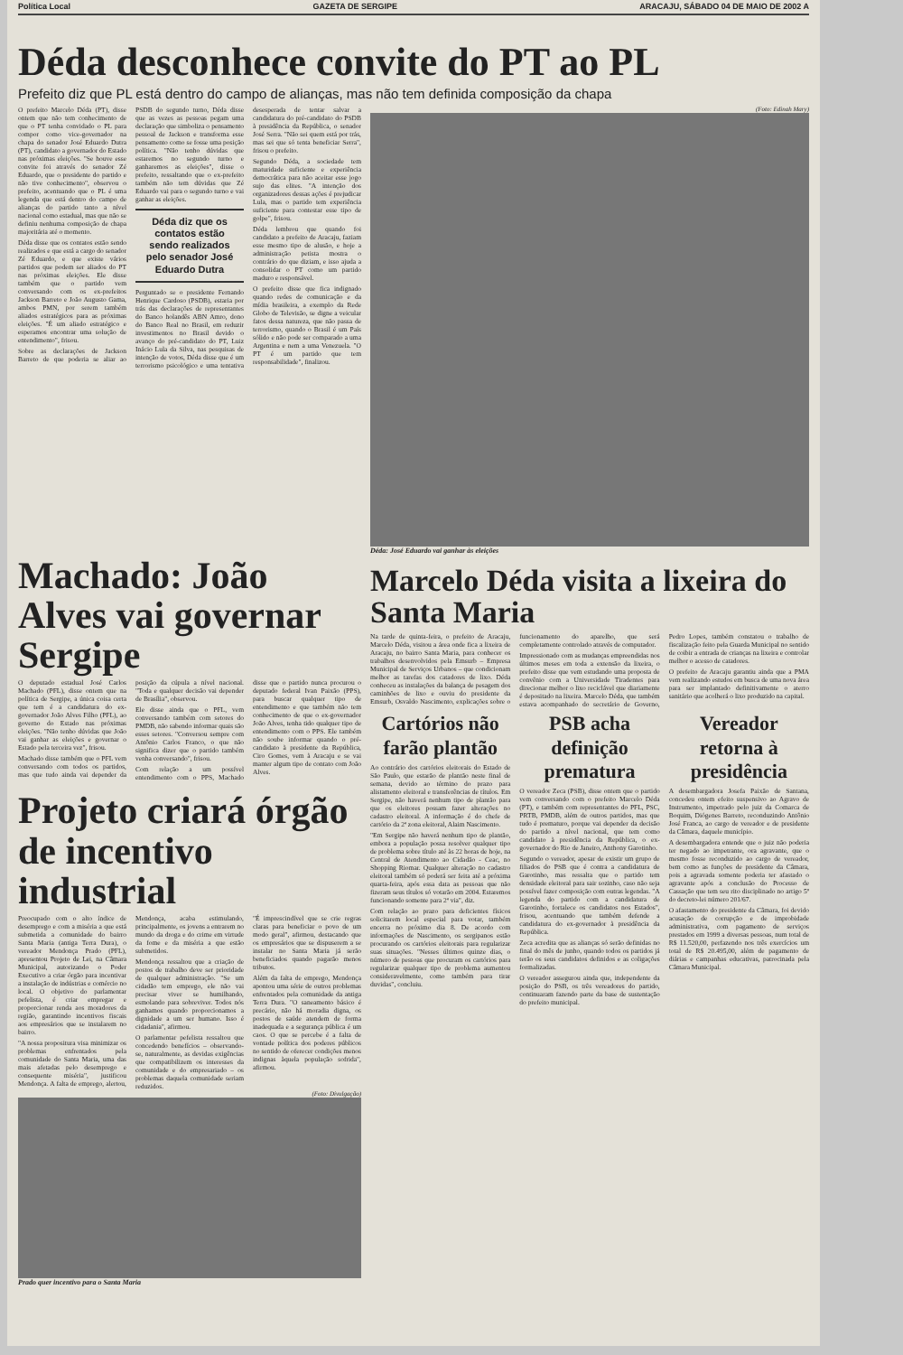Política Local GAZETA DE SERGIPE ARACAJU, SÁBADO 04 DE MAIO DE 2002 A
Déda desconhece convite do PT ao PL
Prefeito diz que PL está dentro do campo de alianças, mas não tem definida composição da chapa
O prefeito Marcelo Déda (PT), disse ontem que não tem conhecimento de que o PT tenha convidado o PL para compor como vice-governador na chapa do senador José Eduardo Dutra (PT), candidato a governador do Estado nas próximas eleições. "Se houve esse convite foi através do senador Zé Eduardo, que o presidente do partido e não tive conhecimento", observou o prefeito, acentuando que o PL é uma legenda que está dentro do campo de alianças do partido tanto a nível nacional como estadual, mas que não se definiu nenhuma composição de chapa majoritária até o momento.
Déda disse que os contatos estão sendo realizados e que está a cargo do senador Zé Eduardo, e que existe vários partidos que podem ser aliados do PT nas próximas eleições. Ele disse também que o partido vem conversando com os ex-prefeitos Jackson Barreto e João Augusto Gama, ambos PMN, por serem também aliados estratégicos para as próximas eleições. "É um aliado estratégico e esperamos encontrar uma solução de entendimento", frisou.
Sobre as declarações de Jackson Barreto de que poderia se aliar ao PSDB do segundo turno, Déda disse que as vezes as pessoas pegam uma declaração que simboliza o pensamento pessoal de Jackson e transforma esse pensamento como se fosse uma posição política. "Não tenho dúvidas que estaremos no segundo turno e ganharemos as eleições", disse o prefeito, ressaltando que o ex-prefeito também não tem dúvidas que Zé Eduardo vai para o segundo turno e vai ganhar as eleições.
Déda diz que os contatos estão sendo realizados pelo senador José Eduardo Dutra
Perguntado se o presidente Fernando Henrique Cardoso (PSDB), estaria por trás das declarações de representantes do Banco holandês ABN Amro, dono do Banco Real no Brasil, em reduzir investimentos no Brasil devido o avanço do pré-candidato do PT, Luiz Inácio Lula da Silva, nas pesquisas de intenção de votos, Déda disse que é um terrorismo psicológico e uma tentativa desesperada de tentar salvar a candidatura do pré-candidato do PSDB à presidência da República, o senador José Serra. "Não sei quem está por trás, mas sei que só tenta beneficiar Serra", frisou o prefeito.
Segundo Déda, a sociedade tem maturidade suficiente e experiência democrática para não aceitar esse jogo sujo das elites. "A intenção dos organizadores dessas ações é prejudicar Lula, mas o partido tem experiência suficiente para contestar esse tipo de golpe", frisou.
Déda lembrou que quando foi candidato a prefeito de Aracaju, faziam esse mesmo tipo de alusão, e hoje a administração petista mostra o contrário do que diziam, e isso ajuda a consolidar o PT como um partido maduro e responsável.
O prefeito disse que fica indignado quando redes de comunicação e da mídia brasileira, a exemplo da Rede Globo de Televisão, se digne a veicular fatos dessa natureza, que não passa de terrorismo, quando o Brasil é um País sólido e não pode ser comparado a uma Argentina e nem a uma Venezuela. "O PT é um partido que tem responsabilidade", finalizou.
(Foto: Edinah Mary)
Machado: João Alves vai governar Sergipe
O deputado estadual José Carlos Machado (PFL), disse ontem que na política de Sergipe, a única coisa certa que tem é a candidatura do ex-governador João Alves Filho (PFL), ao governo do Estado nas próximas eleições. "Não tenho dúvidas que João vai ganhar as eleições e governar o Estado pela terceira vez", frisou.
Machado disse também que o PFL vem conversando com todos os partidos, mas que tudo ainda vai depender da posição da cúpula a nível nacional. "Toda e qualquer decisão vai depender de Brasília", observou.
Ele disse ainda que o PFL, vem conversando também com setores do PMDB, não sabendo informar quais são esses setores. "Conversou sempre com Antônio Carlos Franco, o que não significa dizer que o partido também venha conversando", frisou.
Com relação a um possível entendimento com o PPS, Machado disse que o partido nunca procurou o deputado federal Ivan Paixão (PPS), para buscar qualquer tipo de entendimento e que também não tem conhecimento de que o ex-governador João Alves, tenha tido qualquer tipo de entendimento com o PPS. Ele também não soube informar quando o pré-candidato à presidente da República, Ciro Gomes, vem à Aracaju e se vai manter algum tipo de contato com João Alves.
Projeto criará órgão de incentivo industrial
Preocupado com o alto índice de desemprego e com a miséria a que está submetida a comunidade do bairro Santa Maria (antiga Terra Dura), o vereador Mendonça Prado (PFL), apresentou Projeto de Lei, na Câmara Municipal, autorizando o Poder Executivo a criar órgão para incentivar a instalação de indústrias e comércio no local. O objetivo do parlamentar pefelista, é criar empregar e proporcionar renda aos moradores da região, garantindo incentivos fiscais aos empresários que se instalarem no bairro.
"A nossa propositura visa minimizar os problemas enfrentados pela comunidade do Santa Maria, uma das mais afetadas pelo desemprego e consequente miséria", justificou Mendonça. A falta de emprego, alertou, Mendonça, acaba estimulando, principalmente, os jovens a entrarem no mundo da droga e do crime em virtude da fome e da miséria a que estão submetidos.
Mendonça ressaltou que a criação de postos de trabalho deve ser prioridade de qualquer administração. "Se um cidadão tem emprego, ele não vai precisar viver se humilhando, esmolando para sobreviver. Todos nós ganhamos quando proporcionamos a dignidade a um ser humano. Isso é cidadania", afirmou.
O parlamentar pefelista ressaltou que concedendo benefícios – observando-se, naturalmente, as devidas exigências que compatibilizem os interesses da comunidade e do empresariado – os problemas daquela comunidade seriam reduzidos.
"É imprescindível que se crie regras claras para beneficiar o povo de um modo geral", afirmou, destacando que os empresários que se dispuserem a se instalar no Santa Maria já serão beneficiados quando pagarão menos tributos.
Além da falta de emprego, Mendonça apontou uma série de outros problemas enfrentados pela comunidade da antiga Terra Dura. "O saneamento básico é precário, não há moradia digna, os postos de saúde atendem de forma inadequada e a segurança pública é um caos. O que se percebe é a falta de vontade política dos poderes públicos no sentido de oferecer condições menos indignas àquela população sofrida", afirmou.
(Foto: Divulgação)
Prado quer incentivo para o Santa Maria
Déda: José Eduardo vai ganhar às eleições
Marcelo Déda visita a lixeira do Santa Maria
Na tarde de quinta-feira, o prefeito de Aracaju, Marcelo Déda, visitou a área onde fica a lixeira de Aracaju, no bairro Santa Maria, para conhecer os trabalhos desenvolvidos pela Emsurb – Empresa Municipal de Serviços Urbanos – que condicionam melhor as tarefas dos catadores de lixo. Déda conheceu as instalações da balança de pesagem dos caminhões de lixo e ouviu do presidente da Emsurb, Osvaldo Nascimento, explicações sobre o funcionamento do aparelho, que será completamente controlado através de computador.
Impressionado com as mudanças empreendidas nos últimos meses em toda a extensão da lixeira, o prefeito disse que vem estudando uma proposta de convênio com a Universidade Tiradentes para direcionar melhor o lixo reciclável que diariamente é depositado na lixeira. Marcelo Déda, que também estava acompanhado do secretário de Governo, Pedro Lopes, também constatou o trabalho de fiscalização feito pela Guarda Municipal no sentido de coibir a entrada de crianças na lixeira e controlar melhor o acesso de catadores.
O prefeito de Aracaju garantiu ainda que a PMA vem realizando estudos em busca de uma nova área para ser implantado definitivamente o aterro sanitário que acolherá o lixo produzido na capital.
Cartórios não farão plantão
Ao contrário dos cartórios eleitorais do Estado de São Paulo, que estarão de plantão neste final de semana, devido ao término do prazo para alistamento eleitoral e transferências de títulos. Em Sergipe, não haverá nenhum tipo de plantão para que os eleitores possam fazer alterações no cadastro eleitoral. A informação é do chefe de cartório da 2ª zona eleitoral, Alaim Nascimento.
"Em Sergipe não haverá nenhum tipo de plantão, embora a população possa resolver qualquer tipo de problema sobre título até às 22 horas de hoje, na Central de Atendimento ao Cidadão - Ceac, no Shopping Riomar. Qualquer alteração no cadastro eleitoral também só poderá ser feita até a próxima quarta-feira, após essa data as pessoas que não fizeram seus títulos só votarão em 2004. Estaremos funcionando somente para 2ª via", diz.
Com relação ao prazo para deficientes físicos solicitarem local especial para votar, também encerra no próximo dia 8. De acordo com informações de Nascimento, os sergipanos estão procurando os cartórios eleitorais para regularizar suas situações. "Nesses últimos quinze dias, o número de pessoas que procuram os cartórios para regularizar qualquer tipo de problema aumentou consideravelmente, como também para tirar duvidas", concluiu.
PSB acha definição prematura
O vereador Zeca (PSB), disse ontem que o partido vem conversando com o prefeito Marcelo Déda (PT), e também com representantes do PFL, PSC, PRTB, PMDB, além de outros partidos, mas que tudo é prematuro, porque vai depender da decisão do partido a nível nacional, que tem como candidato à presidência da República, o ex-governador do Rio de Janeiro, Anthony Garotinho.
Segundo o vereador, apesar de existir um grupo de filiados do PSB que é contra a candidatura de Garotinho, mas ressalta que o partido tem densidade eleitoral para sair sozinho, caso não seja possível fazer composição com outras legendas. "A legenda do partido com a candidatura de Garotinho, fortalece os candidatos nos Estados", frisou, acentuando que também defende a candidatura do ex-governador à presidência da República.
Zeca acredita que as alianças só serão definidas no final do mês de junho, quando todos os partidos já terão os seus candidatos definidos e as coligações formalizadas.
O vereador assegurou ainda que, independente da posição do PSB, os três vereadores do partido, continuaram fazendo parte da base de sustentação do prefeito municipal.
Vereador retorna à presidência
A desembargadora Josefa Paixão de Santana, concedeu ontem efeito suspensivo ao Agravo de Instrumento, impetrado pelo juiz da Comarca de Boquim, Diógenes Barreto, reconduzindo Antônio José Franca, ao cargo de vereador e de presidente da Câmara, daquele município.
A desembargadora entende que o juiz não poderia ter negado ao impetrante, ora agravante, que o mesmo fosse reconduzido ao cargo de vereador, bem como as funções de presidente da Câmara, pois a agravada somente poderia ter afastado o agravante após a conclusão do Processo de Cassação que tem seu rito disciplinado no artigo 5º do decreto-lei número 201/67.
O afastamento do presidente da Câmara, foi devido acusação de corrupção e de improbidade administrativa, com pagamento de serviços prestados em 1999 a diversas pessoas, num total de R$ 11.520,00, perfazendo nos três exercícios um total de R$ 20.495,00, além de pagamento de diárias e campanhas educativas, patrocinada pela Câmara Municipal.